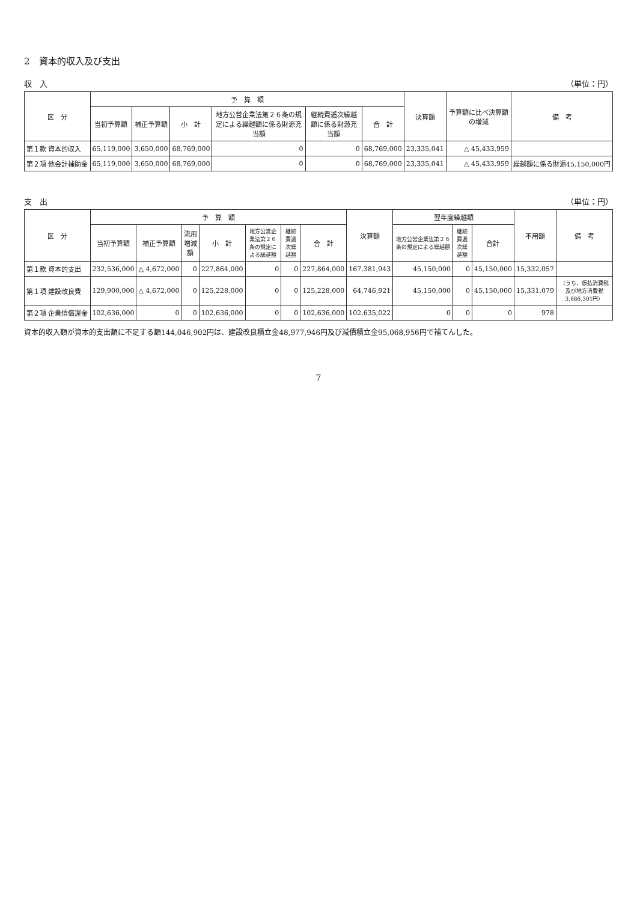2　資本的収入及び支出
収　入 （単位：円）
| 区 分 | 予 算 額 | | | | | | 決算額 | 予算額に比べ決算額の増減 | 備 考 |
| --- | --- | --- | --- | --- | --- | --- | --- | --- | --- |
| | 当初予算額 | 補正予算額 | 小 計 | 地方公営企業法第２６条の規定による繰越額に係る財源充当額 | 継続費逓次繰越額に係る財源充当額 | 合 計 | | | |
| 第１款 資本的収入 | 65,119,000 | 3,650,000 | 68,769,000 | 0 | 0 | 68,769,000 | 23,335,041 | △ 45,433,959 | |
| 第２項 他会計補助金 | 65,119,000 | 3,650,000 | 68,769,000 | 0 | 0 | 68,769,000 | 23,335,041 | △ 45,433,959 | 繰越額に係る財源45,150,000円 |
支　出 （単位：円）
| 区 分 | 予 算 額 | | | | | | | 決算額 | 翌年度繰越額 | | | 不用額 | 備 考 |
| --- | --- | --- | --- | --- | --- | --- | --- | --- | --- | --- | --- | --- | --- |
| | 当初予算額 | 補正予算額 | 流用増減額 | 小 計 | 地方公営企業法第２６条の規定による繰越額 | 継続費逓次繰越額 | 合 計 | | 地方公営企業法第２６条の規定による繰越額 | 継続費逓次繰越額 | 合計 | | |
| 第１款 資本的支出 | 232,536,000 | △ 4,672,000 | 0 | 227,864,000 | 0 | 0 | 227,864,000 | 167,381,943 | 45,150,000 | 0 | 45,150,000 | 15,332,057 | |
| 第１項 建設改良費 | 129,900,000 | △ 4,672,000 | 0 | 125,228,000 | 0 | 0 | 125,228,000 | 64,746,921 | 45,150,000 | 0 | 45,150,000 | 15,331,079 | （うち、仮払消費税及び地方消費税3,686,301円） |
| 第２項 企業債償還金 | 102,636,000 | 0 | 0 | 102,636,000 | 0 | 0 | 102,636,000 | 102,635,022 | 0 | 0 | 0 | 978 | |
資本的収入額が資本的支出額に不足する額144,046,902円は、建設改良積立金48,977,946円及び減債積立金95,068,956円で補てんした。
7